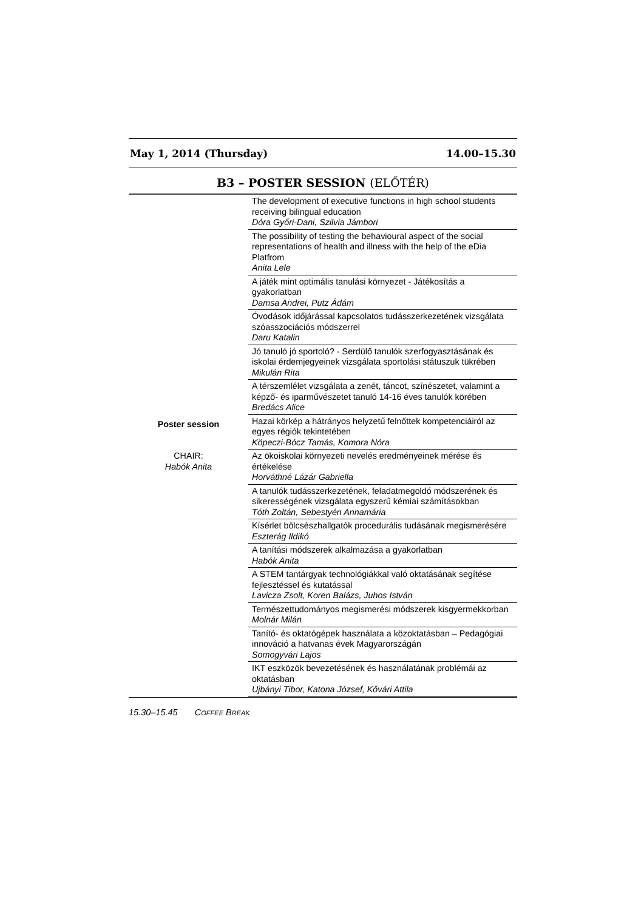May 1, 2014 (Thursday) 14.00–15.30
B3 – POSTER SESSION (ELŐTÉR)
| Poster session CHAIR: Habók Anita | The development of executive functions in high school students receiving bilingual education Dóra Győri-Dani, Szilvia Jámbori |
| | The possibility of testing the behavioural aspect of the social representations of health and illness with the help of the eDia Platfrom Anita Lele |
| | A játék mint optimális tanulási környezet - Játékosítás a gyakorlatban Damsa Andrei, Putz Ádám |
| | Óvodások időjárással kapcsolatos tudásszerkezetének vizsgálata szóasszociációs módszerrel Daru Katalin |
| | Jó tanuló jó sportoló? - Serdülő tanulók szerfogyasztásának és iskolai érdemjegyeinek vizsgálata sportolási státuszuk tükrében Mikulán Rita |
| | A térszemlélet vizsgálata a zenét, táncot, színészetet, valamint a képző- és iparművészetet tanuló 14-16 éves tanulók körében Bredács Alice |
| | Hazai körkép a hátrányos helyzetű felnőttek kompetenciáiról az egyes régiók tekintetében Köpeczi-Bócz Tamás, Komora Nóra |
| | Az ökoiskolai környezeti nevelés eredményeinek mérése és értékelése Horváthné Lázár Gabriella |
| | A tanulók tudásszerkezetének, feladatmegoldó módszerének és sikerességének vizsgálata egyszerű kémiai számításokban Tóth Zoltán, Sebestyén Annamária |
| | Kísérlet bölcsészhallgatók procedurális tudásának megismerésére Eszterág Ildikó |
| | A tanítási módszerek alkalmazása a gyakorlatban Habók Anita |
| | A STEM tantárgyak technológiákkal való oktatásának segítése fejlesztéssel és kutatással Lavicza Zsolt, Koren Balázs, Juhos István |
| | Természettudományos megismerési módszerek kisgyermekkorban Molnár Milán |
| | Tanító- és oktatógépek használata a közoktatásban – Pedagógiai innováció a hatvanas évek Magyarországán Somogyvári Lajos |
| | IKT eszközök bevezetésének és használatának problémái az oktatásban Ujbányi Tibor, Katona József, Kővári Attila |
15.30–15.45 COFFEE BREAK